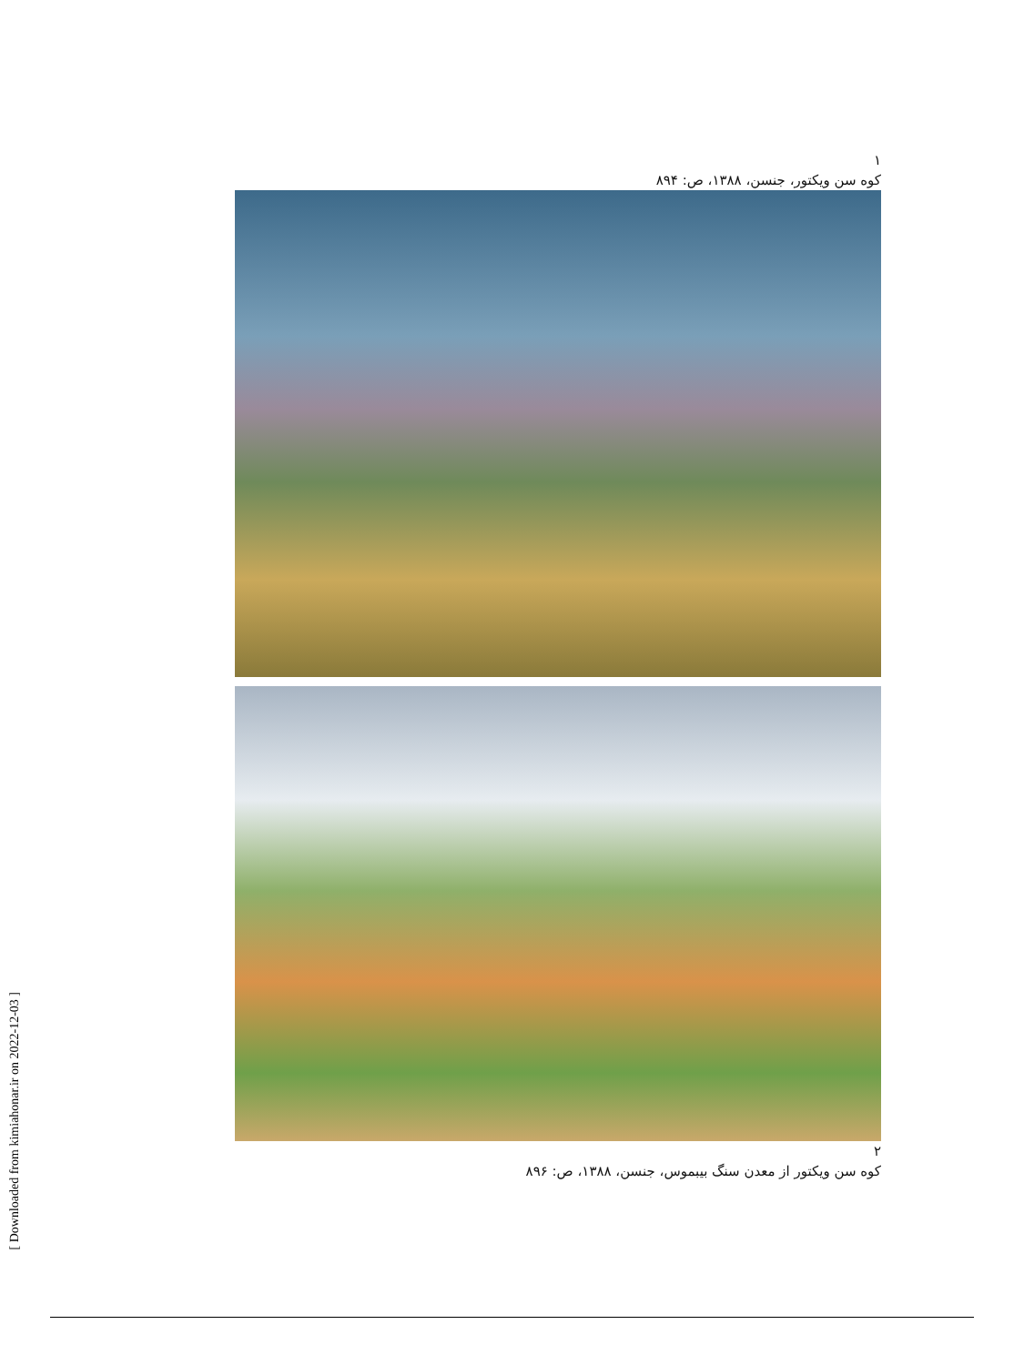١
کوه سن ویکتور، جنسن، ۱۳۸۸، ص: ۸۹۴
٢
کوه سن ویکتور از معدن سنگ بیبموس، جنسن، ۱۳۸۸، ص: ۸۹۶
[ Downloaded from kimiahonar.ir on 2022-12-03 ]